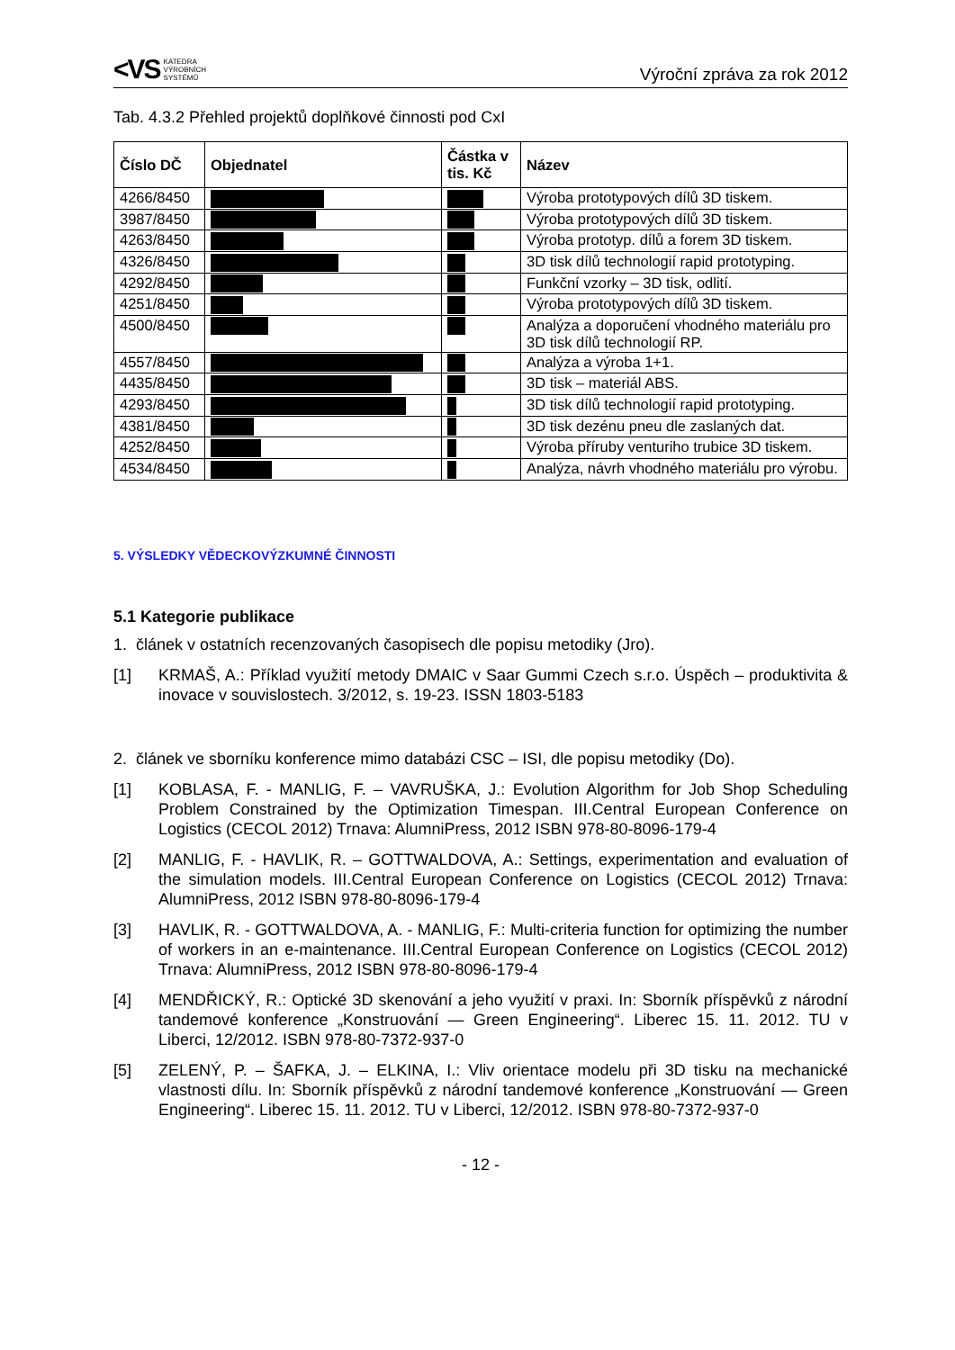<VS KATEDRA
VÝROBNÍCH
SYSTÉMŮ
Výroční zpráva za rok 2012
Tab. 4.3.2 Přehled projektů doplňkové činnosti pod CxI
| Číslo DČ | Objednatel | Částka v tis. Kč | Název |
| --- | --- | --- | --- |
| 4266/8450 | | | Výroba prototypových dílů 3D tiskem. |
| 3987/8450 | | | Výroba prototypových dílů 3D tiskem. |
| 4263/8450 | | | Výroba prototyp. dílů a forem 3D tiskem. |
| 4326/8450 | | | 3D tisk dílů technologií rapid prototyping. |
| 4292/8450 | | | Funkční vzorky – 3D tisk, odlití. |
| 4251/8450 | | | Výroba prototypových dílů 3D tiskem. |
| 4500/8450 | | | Analýza a doporučení vhodného materiálu pro 3D tisk dílů technologií RP. |
| 4557/8450 | | | Analýza a výroba 1+1. |
| 4435/8450 | | | 3D tisk – materiál ABS. |
| 4293/8450 | | | 3D tisk dílů technologií rapid prototyping. |
| 4381/8450 | | | 3D tisk dezénu pneu dle zaslaných dat. |
| 4252/8450 | | | Výroba příruby venturiho trubice 3D tiskem. |
| 4534/8450 | | | Analýza, návrh vhodného materiálu pro výrobu. |
5. VÝSLEDKY VĚDECKOVÝZKUMNÉ ČINNOSTI
5.1 Kategorie publikace
1. článek v ostatních recenzovaných časopisech dle popisu metodiky (Jro).
[1] KRMAŠ, A.: Příklad využití metody DMAIC v Saar Gummi Czech s.r.o. Úspěch – produktivita & inovace v souvislostech. 3/2012, s. 19-23. ISSN 1803-5183
2. článek ve sborníku konference mimo databázi CSC – ISI, dle popisu metodiky (Do).
[1] KOBLASA, F. - MANLIG, F. – VAVRUŠKA, J.: Evolution Algorithm for Job Shop Scheduling Problem Constrained by the Optimization Timespan. III.Central European Conference on Logistics (CECOL 2012) Trnava: AlumniPress, 2012 ISBN 978-80-8096-179-4
[2] MANLIG, F. - HAVLIK, R. – GOTTWALDOVA, A.: Settings, experimentation and evaluation of the simulation models. III.Central European Conference on Logistics (CECOL 2012) Trnava: AlumniPress, 2012 ISBN 978-80-8096-179-4
[3] HAVLIK, R. - GOTTWALDOVA, A. - MANLIG, F.: Multi-criteria function for optimizing the number of workers in an e-maintenance. III.Central European Conference on Logistics (CECOL 2012) Trnava: AlumniPress, 2012 ISBN 978-80-8096-179-4
[4] MENDŘICKÝ, R.: Optické 3D skenování a jeho využití v praxi. In: Sborník příspěvků z národní tandemové konference „Konstruování — Green Engineering“. Liberec 15. 11. 2012. TU v Liberci, 12/2012. ISBN 978-80-7372-937-0
[5] ZELENÝ, P. – ŠAFKA, J. – ELKINA, I.: Vliv orientace modelu při 3D tisku na mechanické vlastnosti dílu. In: Sborník příspěvků z národní tandemové konference „Konstruování — Green Engineering“. Liberec 15. 11. 2012. TU v Liberci, 12/2012. ISBN 978-80-7372-937-0
- 12 -